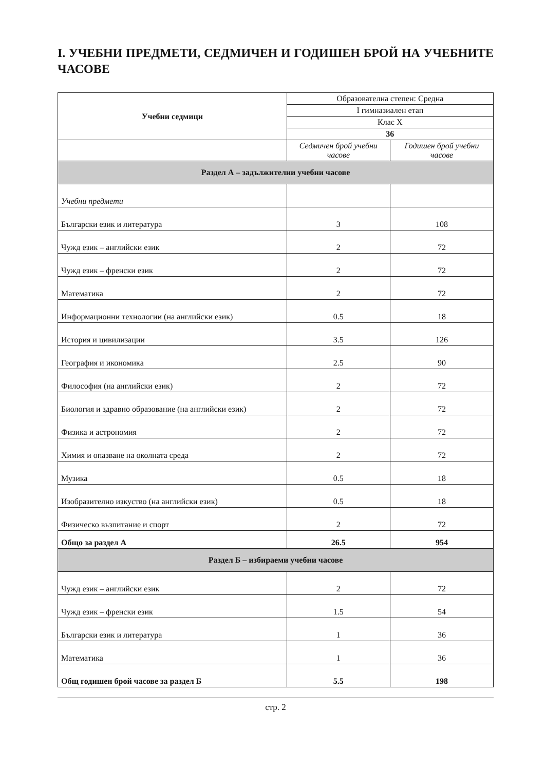I. УЧЕБНИ ПРЕДМЕТИ, СЕДМИЧЕН И ГОДИШЕН БРОЙ НА УЧЕБНИТЕ ЧАСОВЕ
| Учебни седмици | Образователна степен: Средна | |
| | I гимназиален етап | |
| | Клас X | |
| | 36 | |
| | Седмичен брой учебни часове | Годишен брой учебни часове |
| Раздел А – задължителни учебни часове | | |
| Учебни предмети | | |
| Български език и литература | 3 | 108 |
| Чужд език – английски език | 2 | 72 |
| Чужд език – френски език | 2 | 72 |
| Математика | 2 | 72 |
| Информационни технологии (на английски език) | 0.5 | 18 |
| История и цивилизации | 3.5 | 126 |
| География и икономика | 2.5 | 90 |
| Философия (на английски език) | 2 | 72 |
| Биология и здравно образование (на английски език) | 2 | 72 |
| Физика и астрономия | 2 | 72 |
| Химия и опазване на околната среда | 2 | 72 |
| Музика | 0.5 | 18 |
| Изобразително изкуство (на английски език) | 0.5 | 18 |
| Физическо възпитание и спорт | 2 | 72 |
| Общо за раздел А | 26.5 | 954 |
| Раздел Б – избираеми учебни часове | | |
| Чужд език – английски език | 2 | 72 |
| Чужд език – френски език | 1.5 | 54 |
| Български език и литература | 1 | 36 |
| Математика | 1 | 36 |
| Общ годишен брой часове за раздел Б | 5.5 | 198 |
стр. 2